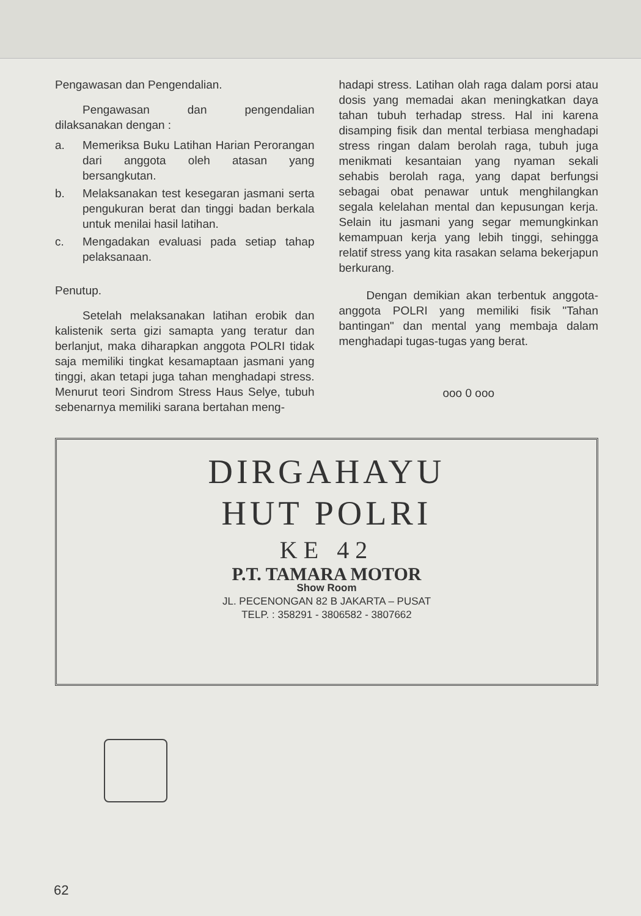Pengawasan dan Pengendalian.
Pengawasan dan pengendalian dilaksanakan dengan :
a. Memeriksa Buku Latihan Harian Perorangan dari anggota oleh atasan yang bersangkutan.
b. Melaksanakan test kesegaran jasmani serta pengukuran berat dan tinggi badan berkala untuk menilai hasil latihan.
c. Mengadakan evaluasi pada setiap tahap pelaksanaan.
Penutup.
Setelah melaksanakan latihan erobik dan kalistenik serta gizi samapta yang teratur dan berlanjut, maka diharapkan anggota POLRI tidak saja memiliki tingkat kesamaptaan jasmani yang tinggi, akan tetapi juga tahan menghadapi stress. Menurut teori Sindrom Stress Haus Selye, tubuh sebenarnya memiliki sarana bertahan meng-
hadapi stress. Latihan olah raga dalam porsi atau dosis yang memadai akan meningkatkan daya tahan tubuh terhadap stress. Hal ini karena disamping fisik dan mental terbiasa menghadapi stress ringan dalam berolah raga, tubuh juga menikmati kesantaian yang nyaman sekali sehabis berolah raga, yang dapat berfungsi sebagai obat penawar untuk menghilangkan segala kelelahan mental dan kepusungan kerja. Selain itu jasmani yang segar memungkinkan kemampuan kerja yang lebih tinggi, sehingga relatif stress yang kita rasakan selama bekerjapun berkurang.
Dengan demikian akan terbentuk anggota-anggota POLRI yang memiliki fisik "Tahan bantingan" dan mental yang membaja dalam menghadapi tugas-tugas yang berat.
ooo 0 ooo
DIRGAHAYU
HUT POLRI
KE 42
P.T. TAMARA MOTOR
Show Room
JL. PECENONGAN 82 B JAKARTA – PUSAT
TELP. : 358291 - 3806582 - 3807662
62